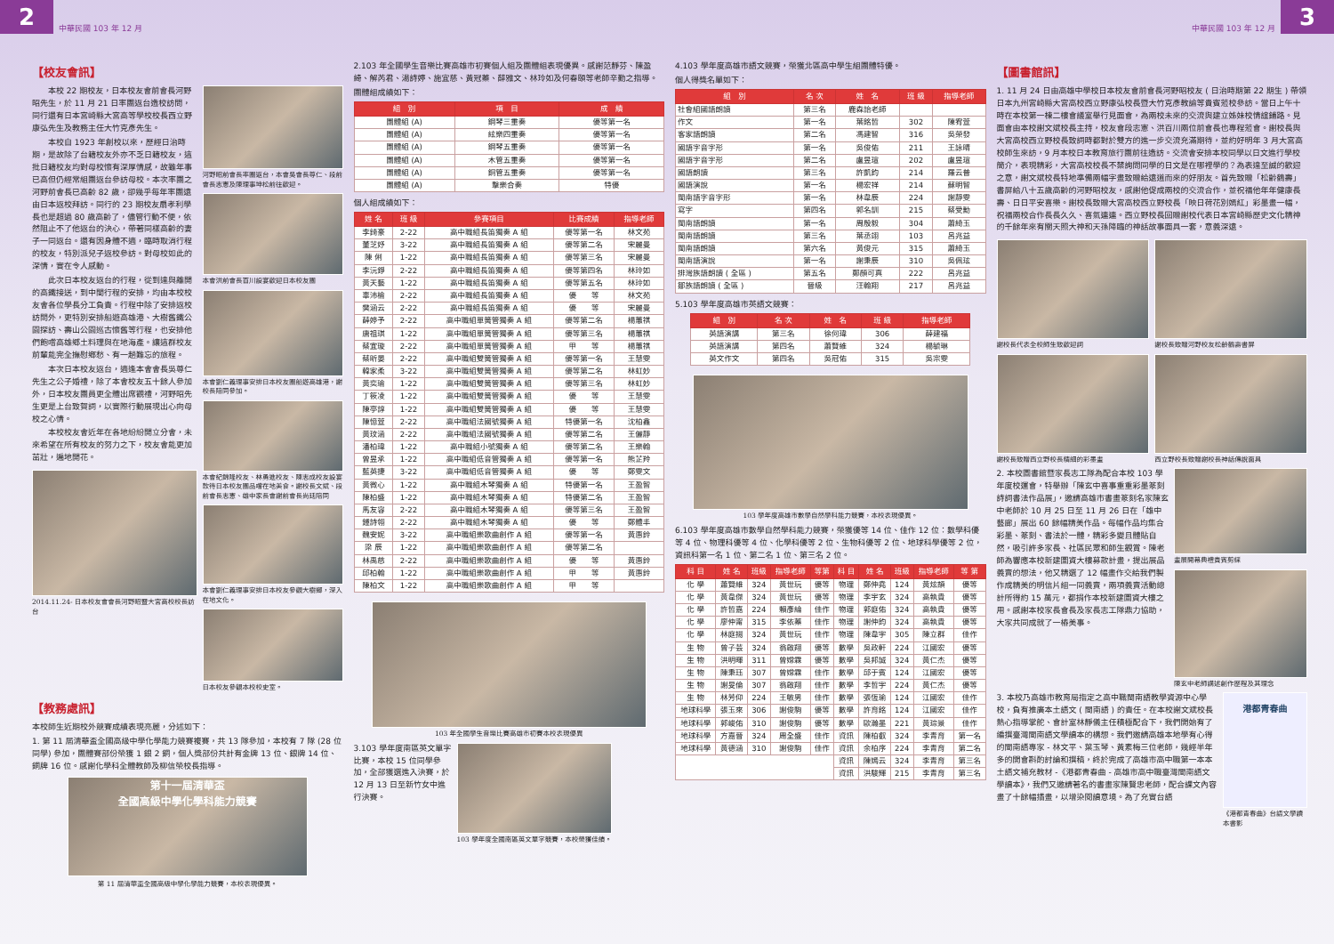2
中華民國 103 年 12 月
中華民國 103 年 12 月
3
【校友會訊】
本校 22 期校友，日本校友會前會長河野昭先生，於 11 月 21 日率團返台造校訪問，同行還有日本宮崎縣大宮高等學校校長西立野康弘先生及教務主任大竹克彥先生。
本校自 1923 年創校以來，歷經日治時期，是故除了台籍校友外亦不乏日籍校友，這批日籍校友均對母校懷有深厚情感，故雖年事已高但仍經常組團返台參訪母校。本次率團之河野前會長已高齡 82 歲，卻幾乎每年率團遠由日本返校拜訪。同行的 23 期校友扇孝利學長也是超過 80 歲高齡了，儘管行動不便，依然阻止不了他返台的決心，帶著同樣高齡的妻子一同返台。還有因身體不適，臨時取消行程的校友，特別派兒子返校參訪。對母校如此的深情，實在令人感動。
此次日本校友返台的行程，從到達與離開的高鐵接送，到中間行程的安排，均由本校校友會各位學長分工負責。行程中除了安排返校訪問外，更特別安排船遊高雄港、大樹舊鐵公園探訪、壽山公園巡古懷舊等行程，也安排他們飽嚐高雄郷土料理與在地海產。讓這群校友前輩能完全撫慰鄉愁、有一趟難忘的旅程。
本次日本校友返台，適逢本會會長吳尊仁先生之公子婚禮，除了本會校友五十餘人參加外，日本校友團員更全體出席觀禮，河野昭先生更是上台致賀詞，以實際行動展現出心向母校之心情。
本校校友會近年在各地紛紛開立分會，未來希望在所有校友的努力之下，校友會能更加茁壯，遍地開花。
2014.11.24- 日本校友會會長河野昭暨大宮高校校長訪台
河野昭前會長率團返台，本會吳會長尊仁、段前會長志憲及陳理事坤松前往歡迎。
本會洪前會長百川設宴歡迎日本校友團
本會劉仁義理事安排日本校友團船遊高雄港，謝校長陪同參加。
本會紀錦隆校友、林勇進校友、陳志成校友設宴款待日本校友團品嚐在地美食。謝校長文斌、段前會長志憲、雄中家長會謝前會長尚廷陪同
本會劉仁義理事安排日本校友參觀大樹鄉，深入在地文化。
日本校友參觀本校校史室。
【教務處訊】
本校師生近期校外競賽成績表現亮麗，分述如下：
1. 第 11 屆清華盃全國高級中學化學能力競賽複賽，共 13 隊參加，本校有 7 隊 (28 位同學) 參加，團體賽部份榮獲 1 銀 2 銅，個人獎部份共計有金牌 13 位、銀牌 14 位、銅牌 16 位。感謝化學科全體教師及柳信榮校長指導。
第十一屆清華盃
全國高級中學化學科能力競賽
第 11 屆清華盃全國高級中學化學能力競賽，本校表現優異。
2.103 年全國學生音樂比賽高雄市初賽個人組及團體組表現優異。感謝范靜芬、陳盈綺、解芮君、湯詩婷、施宜慈、黃冠蓁、薛雅文、林玲如及何春頤等老師辛勤之指導。
團體組成績如下：
| 組 別 | 項 目 | 成 績 |
| --- | --- | --- |
| 團體組 (A) | 鋼琴三重奏 | 優等第一名 |
| 團體組 (A) | 絃樂四重奏 | 優等第一名 |
| 團體組 (A) | 鋼琴五重奏 | 優等第一名 |
| 團體組 (A) | 木管五重奏 | 優等第一名 |
| 團體組 (A) | 銅管五重奏 | 優等第一名 |
| 團體組 (A) | 擊樂合奏 | 特優 |
個人組成績如下：
| 姓 名 | 班 級 | 參賽項目 | 比賽成績 | 指導老師 |
| --- | --- | --- | --- | --- |
| 李錡豪 | 2-22 | 高中職組長笛獨奏 A 組 | 優等第一名 | 林文苑 |
| 董芝妤 | 3-22 | 高中職組長笛獨奏 A 組 | 優等第二名 | 宋麗曼 |
| 陳 俐 | 1-22 | 高中職組長笛獨奏 A 組 | 優等第三名 | 宋麗曼 |
| 李沅錚 | 2-22 | 高中職組長笛獨奏 A 組 | 優等第四名 | 林玲如 |
| 黃天藝 | 1-22 | 高中職組長笛獨奏 A 組 | 優等第五名 | 林玲如 |
| 辜沛榆 | 2-22 | 高中職組長笛獨奏 A 組 | 優 等 | 林文苑 |
| 樊涵云 | 2-22 | 高中職組長笛獨奏 A 組 | 優 等 | 宋麗曼 |
| 薛婷予 | 2-22 | 高中職組單簧管獨奏 A 組 | 優等第二名 | 楊蕙祺 |
| 唐祖琪 | 1-22 | 高中職組單簧管獨奏 A 組 | 優等第三名 | 楊蕙祺 |
| 蔡宜璇 | 2-22 | 高中職組單簧管獨奏 A 組 | 甲 等 | 楊蕙祺 |
| 蔡昕晏 | 2-22 | 高中職組雙簧管獨奏 A 組 | 優等第一名 | 王慧雯 |
| 韓家柔 | 3-22 | 高中職組雙簧管獨奏 A 組 | 優等第二名 | 林虹妙 |
| 黃奕瑜 | 1-22 | 高中職組雙簧管獨奏 A 組 | 優等第三名 | 林虹妙 |
| 丁筱凌 | 1-22 | 高中職組雙簧管獨奏 A 組 | 優 等 | 王慧雯 |
| 陳亭諄 | 1-22 | 高中職組雙簧管獨奏 A 組 | 優 等 | 王慧雯 |
| 陳憶萱 | 2-22 | 高中職組法國號獨奏 A 組 | 特優第一名 | 沈柏鑫 |
| 黃玟涵 | 2-22 | 高中職組法國號獨奏 A 組 | 優等第二名 | 王儷靜 |
| 潘柏瑋 | 1-22 | 高中職組小號獨奏 A 組 | 優等第二名 | 王樂翰 |
| 曾昱承 | 1-22 | 高中職組低音管獨奏 A 組 | 優等第一名 | 熊芷羚 |
| 藍英捷 | 3-22 | 高中職組低音管獨奏 A 組 | 優 等 | 鄭雯文 |
| 黃微心 | 1-22 | 高中職組木琴獨奏 A 組 | 特優第一名 | 王盈智 |
| 陳柏盛 | 1-22 | 高中職組木琴獨奏 A 組 | 特優第二名 | 王盈智 |
| 馬友容 | 2-22 | 高中職組木琴獨奏 A 組 | 優等第三名 | 王盈智 |
| 鍾詩翎 | 2-22 | 高中職組木琴獨奏 A 組 | 優 等 | 鄭體丰 |
| 魏安妮 | 3-22 | 高中職組樂歌曲創作 A 組 | 優等第一名 | 黃惠鈴 |
| 梁 辰 | 1-22 | 高中職組樂歌曲創作 A 組 | 優等第二名 | |
| 林禹慈 | 2-22 | 高中職組樂歌曲創作 A 組 | 優 等 | 黃惠鈴 |
| 邱柏翰 | 1-22 | 高中職組樂歌曲創作 A 組 | 甲 等 | 黃惠鈴 |
| 陳柏文 | 1-22 | 高中職組樂歌曲創作 A 組 | 甲 等 | |
103 年全國學生音樂比賽高雄市初賽本校表現優異
3.103 學年度南區英文單字比賽，本校 15 位同學參加，全部獲選進入決賽，於 12 月 13 日至新竹女中進行決賽。
103 學年度全國南區英文單字競賽，本校榮獲佳績。
4.103 學年度高雄市語文競賽，榮獲北區高中學生組團體特優。
個人得獎名單如下：
| 組 別 | 名 次 | 姓 名 | 班 級 | 指導老師 |
| --- | --- | --- | --- | --- |
| 社會組國語朗讀 | 第三名 | 鹿森詒老師 | | |
| 作文 | 第一名 | 葉銘哲 | 302 | 陳宥萱 |
| 客家語朗讀 | 第二名 | 馮建智 | 316 | 吳榮發 |
| 國語字音字形 | 第一名 | 吳俊佑 | 211 | 王詠晴 |
| 國語字音字形 | 第二名 | 盧昱瑄 | 202 | 盧昱瑄 |
| 國語朗讀 | 第三名 | 許凱鈞 | 214 | 羅云普 |
| 國語演說 | 第一名 | 楊宏祥 | 214 | 蘇明智 |
| 閩南語字音字形 | 第一名 | 林韋辰 | 224 | 謝靜雯 |
| 寫字 | 第四名 | 郭名訓 | 215 | 蔡受勳 |
| 閩南語朗讀 | 第一名 | 周殷毅 | 304 | 蕭綺玉 |
| 閩南語朗讀 | 第三名 | 葉丞翊 | 103 | 呂兆益 |
| 閩南語朗讀 | 第六名 | 黃俊元 | 315 | 蕭綺玉 |
| 閩南語演說 | 第一名 | 謝秉辰 | 310 | 吳佩玹 |
| 排灣族語朗讀 ( 全區 ) | 第五名 | 鄭顏可真 | 222 | 呂兆益 |
| 鄒族語朗讀 ( 全區 ) | 晉級 | 汪翰翔 | 217 | 呂兆益 |
5.103 學年度高雄市英語文競賽：
| 組 別 | 名 次 | 姓 名 | 班 級 | 指導老師 |
| --- | --- | --- | --- | --- |
| 英語演講 | 第三名 | 徐何瑋 | 306 | 薛建福 |
| 英語演講 | 第四名 | 蕭賢維 | 324 | 楊毓琳 |
| 英文作文 | 第四名 | 吳冠佑 | 315 | 吳宗雯 |
103 學年度高雄市數學自然學科能力競賽，本校表現優異。
6.103 學年度高雄市數學自然學科能力競賽，榮獲優等 14 位、佳作 12 位：數學科優等 4 位、物理科優等 4 位、化學科優等 2 位、生物科優等 2 位、地球科學優等 2 位，資訊科第一名 1 位、第二名 1 位、第三名 2 位。
| 科 目 | 姓 名 | 班級 | 指導老師 | 等第 | 科 目 | 姓 名 | 班級 | 指導老師 | 等 第 |
| --- | --- | --- | --- | --- | --- | --- | --- | --- | --- |
| 化 學 | 蕭賢維 | 324 | 黃世玩 | 優等 | 物理 | 鄭仲堯 | 124 | 黃炫頡 | 優等 |
| 化 學 | 黃韋傑 | 324 | 黃世玩 | 優等 | 物理 | 李宇玄 | 324 | 高執貴 | 優等 |
| 化 學 | 許哲嘉 | 224 | 賴彥綸 | 佳作 | 物理 | 郭庭佑 | 324 | 高執貴 | 優等 |
| 化 學 | 廖仲甯 | 315 | 李依蓁 | 佳作 | 物理 | 謝仲鈞 | 324 | 高執貴 | 優等 |
| 化 學 | 林庭揚 | 324 | 黃世玩 | 佳作 | 物理 | 陳韋宇 | 305 | 陳立群 | 佳作 |
| 生 物 | 曾子芸 | 324 | 翁啟翔 | 優等 | 數學 | 吳政軒 | 224 | 江國宏 | 優等 |
| 生 物 | 洪明暉 | 311 | 曾嫦霖 | 優等 | 數學 | 吳邦誠 | 324 | 黃仁杰 | 優等 |
| 生 物 | 陳秉珏 | 307 | 曾嫦霖 | 佳作 | 數學 | 邱于賓 | 124 | 江國宏 | 優等 |
| 生 物 | 謝旻倫 | 307 | 翁啟翔 | 佳作 | 數學 | 李哲宇 | 224 | 黃仁杰 | 優等 |
| 生 物 | 林芳仰 | 224 | 王敏男 | 佳作 | 數學 | 張恆瑜 | 124 | 江國宏 | 佳作 |
| 地球科學 | 張玉來 | 306 | 謝俊駒 | 優等 | 數學 | 許育銘 | 124 | 江國宏 | 佳作 |
| 地球科學 | 郭峻佑 | 310 | 謝俊駒 | 優等 | 數學 | 歐瀚墨 | 221 | 黃琮景 | 佳作 |
| 地球科學 | 方嘉晉 | 324 | 周全盛 | 佳作 | 資訊 | 陳柏叡 | 324 | 李青育 | 第一名 |
| 地球科學 | 黃德涵 | 310 | 謝俊駒 | 佳作 | 資訊 | 余柏序 | 224 | 李青育 | 第二名 |
| | | | | | 資訊 | 陳嫣云 | 324 | 李青育 | 第三名 |
| | | | | | 資訊 | 洪駿輝 | 215 | 李青育 | 第三名 |
【圖書館訊】
1. 11 月 24 日由高雄中學校日本校友會前會長河野昭校友 ( 日治時期第 22 期生 ) 帶領日本九州宮崎縣大宮高校西立野康弘校長暨大竹克彥教諭等貴賓蒞校參訪。當日上午十時在本校第一棟二樓會議室舉行見面會，為兩校未來的交流與建立姊妹校情誼鋪路。見面會由本校謝文斌校長主持，校友會段志憲、洪百川兩位前會長也專程蒞會。謝校長與大宮高校西立野校長致詞時都對於雙方的進一步交流充滿期待，並約好明年 3 月大宮高校師生來訪，9 月本校日本教育旅行團前往造訪。交流會安排本校同學以日文進行學校簡介，表現精彩，大宮高校校長不禁詢問同學的日文是在哪裡學的？為表達至誠的歡迎之意，謝文斌校長特地準備兩幅字畫致贈給遠道而來的好朋友。首先致贈「松齡鶴壽」書屏給八十五歲高齡的河野昭校友，感謝他促成兩校的交流合作，並祝福他年年健康長壽、日日平安喜樂。謝校長致贈大宮高校西立野校長「映日荷花別嫣紅」彩墨畫一幅，祝福兩校合作長長久久、喜氣連連。西立野校長回贈謝校代表日本宮崎縣歷史文化精神的千餘年來有關天照大神和天孫降臨的神話故事面具一套，意義深遠。
謝校長代表全校師生致歡迎詞
謝校長致贈西立野校長精細的彩墨畫
謝校長致贈河野校友松齡鶴壽書屏
西立野校長致贈謝校長神話傳說面具
2. 本校圖書館暨家長志工隊為配合本校 103 學年度校運會，特舉辦「陳玄中喜事重重彩墨篆刻詩詞書法作品展」，邀請高雄市書畫篆刻名家陳玄中老師於 10 月 25 日至 11 月 26 日在「雄中藝廊」展出 60 餘幅精美作品。每幅作品均集合彩墨、篆刻、書法於一體，精彩多變且體貼自然，吸引許多家長、社區民眾和師生觀賞。陳老師為響應本校新建圖資大樓募款計畫，提出展品義賣的想法，他又精選了 12 幅畫作交給我們製作成精美的明信片組一同義賣，兩項義賣活動總計所得約 15 萬元，都捐作本校新建圖資大樓之用。感謝本校家長會長及家長志工隊鼎力協助，大家共同成就了一樁美事。
畫展開幕典禮貴賓剪綵
陳玄中老師講述創作歷程及其理念
3. 本校乃高雄市教育局指定之高中職閩南語教學資源中心學校，負有推廣本土語文 ( 閩南語 ) 的責任。在本校謝文斌校長熱心指導掌舵、會計室林靜儀主任積極配合下，我們開始有了編撰臺灣閩南語文學讀本的構想。我們邀請高雄本地學有心得的閩南語專家 - 林文平、葉玉琴、黃素梅三位老師，幾經半年多的開會斟酌討論和撰稿，終於完成了高雄市高中職第一本本土語文補充教材 -《港都青春曲 - 高雄市高中職臺灣閩南語文學讀本》，我們又邀請著名的書畫家陳賢忠老師，配合課文內容畫了十餘幅插畫，以增染閱讀意境。為了充實台語
港都青春曲
《港都青春曲》台語文學讀本書影